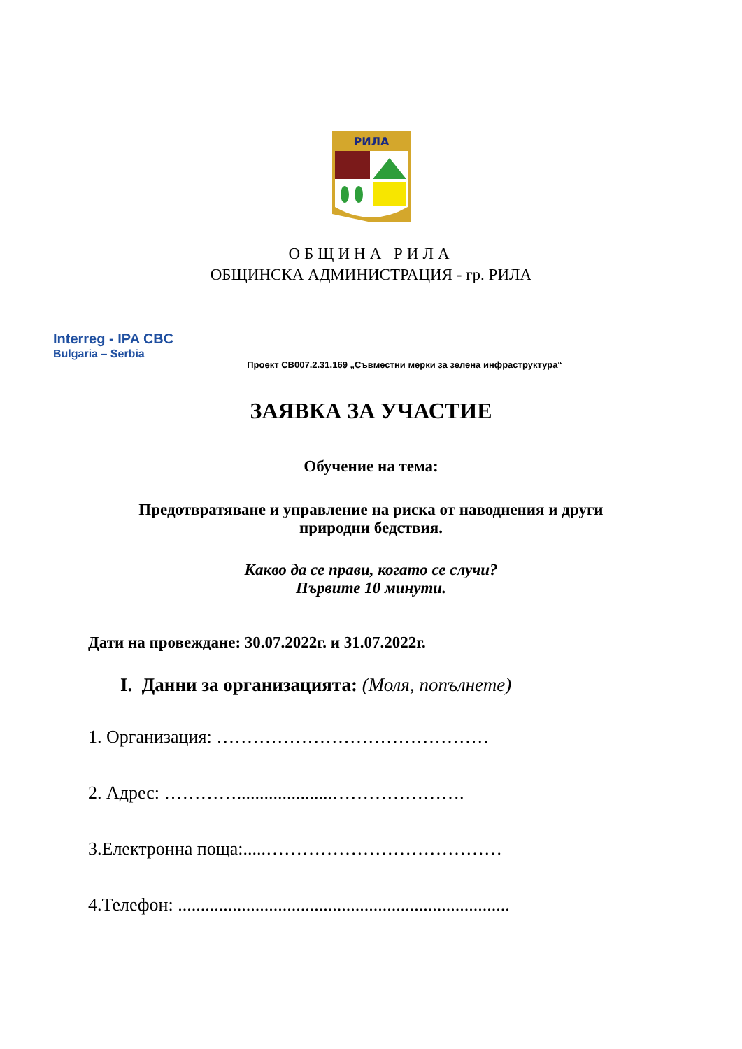РИЛА
ОБЩИНА РИЛА
ОБЩИНСКА АДМИНИСТРАЦИЯ - гр. РИЛА
Interreg - IPA CBC
Bulgaria – Serbia
Проект CB007.2.31.169 „Съвместни мерки за зелена инфраструктура“
ЗАЯВКА ЗА УЧАСТИЕ
Обучение на тема:
Предотвратяване и управление на риска от наводнения и други
природни бедствия.
Какво да се прави, когато се случи?
Първите 10 минути.
Дати на провеждане: 30.07.2022г. и 31.07.2022г.
I. Данни за организацията: (Моля, попълнете)
1. Организация: ………………………………………
2. Адрес: ………….....................………………….
3.Електронна поща:.....…………………………………
4.Телефон: .........................................................................